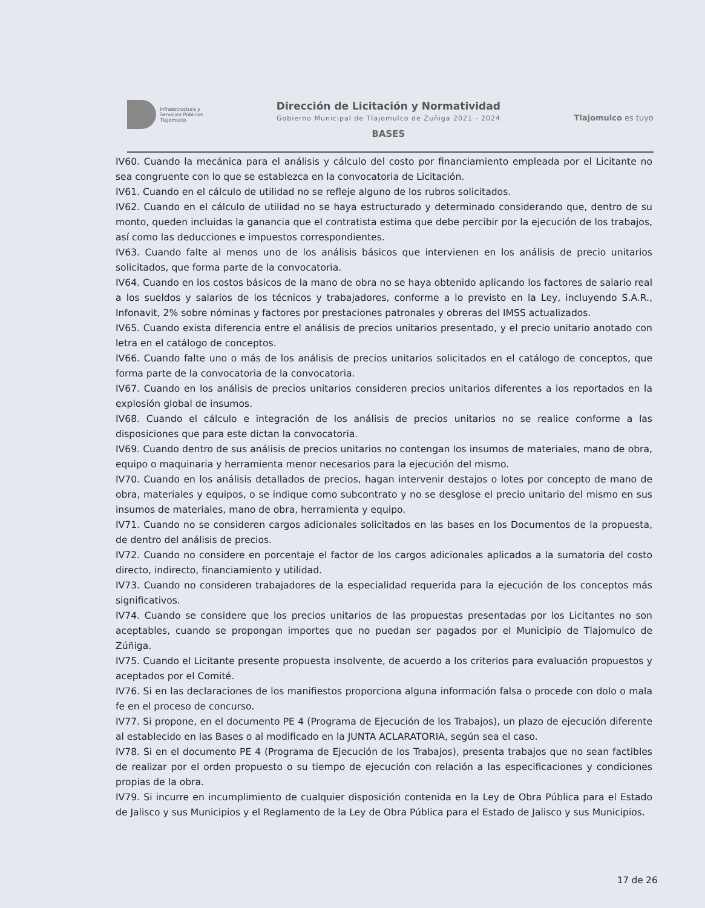Infraestructura y
Servicios Públicos
Tlajomulco
Dirección de Licitación y Normatividad
Gobierno Municipal de Tlajomulco de Zuñiga 2021 - 2024
BASES
Tlajomulco es tuyo
IV60. Cuando la mecánica para el análisis y cálculo del costo por financiamiento empleada por el Licitante no sea congruente con lo que se establezca en la convocatoria de Licitación.
IV61. Cuando en el cálculo de utilidad no se refleje alguno de los rubros solicitados.
IV62. Cuando en el cálculo de utilidad no se haya estructurado y determinado considerando que, dentro de su monto, queden incluidas la ganancia que el contratista estima que debe percibir por la ejecución de los trabajos, así como las deducciones e impuestos correspondientes.
IV63. Cuando falte al menos uno de los análisis básicos que intervienen en los análisis de precio unitarios solicitados, que forma parte de la convocatoria.
IV64. Cuando en los costos básicos de la mano de obra no se haya obtenido aplicando los factores de salario real a los sueldos y salarios de los técnicos y trabajadores, conforme a lo previsto en la Ley, incluyendo S.A.R., Infonavit, 2% sobre nóminas y factores por prestaciones patronales y obreras del IMSS actualizados.
IV65. Cuando exista diferencia entre el análisis de precios unitarios presentado, y el precio unitario anotado con letra en el catálogo de conceptos.
IV66. Cuando falte uno o más de los análisis de precios unitarios solicitados en el catálogo de conceptos, que forma parte de la convocatoria de la convocatoria.
IV67. Cuando en los análisis de precios unitarios consideren precios unitarios diferentes a los reportados en la explosión global de insumos.
IV68. Cuando el cálculo e integración de los análisis de precios unitarios no se realice conforme a las disposiciones que para este dictan la convocatoria.
IV69. Cuando dentro de sus análisis de precios unitarios no contengan los insumos de materiales, mano de obra, equipo o maquinaria y herramienta menor necesarios para la ejecución del mismo.
IV70. Cuando en los análisis detallados de precios, hagan intervenir destajos o lotes por concepto de mano de obra, materiales y equipos, o se indique como subcontrato y no se desglose el precio unitario del mismo en sus insumos de materiales, mano de obra, herramienta y equipo.
IV71. Cuando no se consideren cargos adicionales solicitados en las bases en los Documentos de la propuesta, de dentro del análisis de precios.
IV72. Cuando no considere en porcentaje el factor de los cargos adicionales aplicados a la sumatoria del costo directo, indirecto, financiamiento y utilidad.
IV73. Cuando no consideren trabajadores de la especialidad requerida para la ejecución de los conceptos más significativos.
IV74. Cuando se considere que los precios unitarios de las propuestas presentadas por los Licitantes no son aceptables, cuando se propongan importes que no puedan ser pagados por el Municipio de Tlajomulco de Zúñiga.
IV75. Cuando el Licitante presente propuesta insolvente, de acuerdo a los criterios para evaluación propuestos y aceptados por el Comité.
IV76. Si en las declaraciones de los manifiestos proporciona alguna información falsa o procede con dolo o mala fe en el proceso de concurso.
IV77. Si propone, en el documento PE 4 (Programa de Ejecución de los Trabajos), un plazo de ejecución diferente al establecido en las Bases o al modificado en la JUNTA ACLARATORIA, según sea el caso.
IV78. Si en el documento PE 4 (Programa de Ejecución de los Trabajos), presenta trabajos que no sean factibles de realizar por el orden propuesto o su tiempo de ejecución con relación a las especificaciones y condiciones propias de la obra.
IV79. Si incurre en incumplimiento de cualquier disposición contenida en la Ley de Obra Pública para el Estado de Jalisco y sus Municipios y el Reglamento de la Ley de Obra Pública para el Estado de Jalisco y sus Municipios.
17 de 26